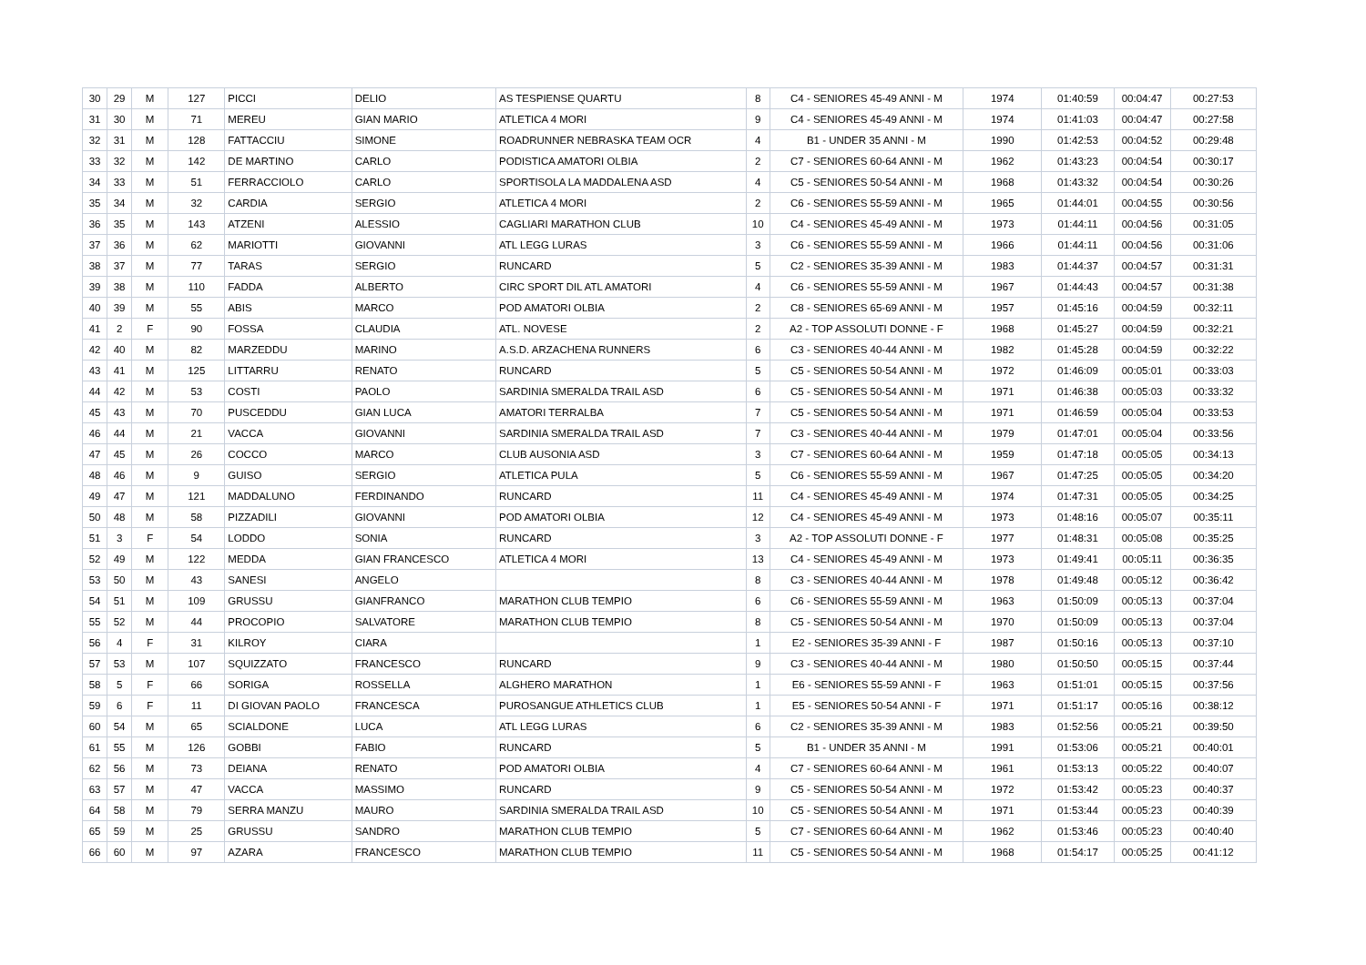| 30 | 29 | M | 127 | PICCI | DELIO | AS TESPIENSE QUARTU | 8 | C4 - SENIORES 45-49 ANNI - M | 1974 | 01:40:59 | 00:04:47 | 00:27:53 |
| 31 | 30 | M | 71 | MEREU | GIAN MARIO | ATLETICA 4 MORI | 9 | C4 - SENIORES 45-49 ANNI - M | 1974 | 01:41:03 | 00:04:47 | 00:27:58 |
| 32 | 31 | M | 128 | FATTACCIU | SIMONE | ROADRUNNER NEBRASKA TEAM OCR | 4 | B1 - UNDER 35 ANNI - M | 1990 | 01:42:53 | 00:04:52 | 00:29:48 |
| 33 | 32 | M | 142 | DE MARTINO | CARLO | PODISTICA AMATORI OLBIA | 2 | C7 - SENIORES 60-64 ANNI - M | 1962 | 01:43:23 | 00:04:54 | 00:30:17 |
| 34 | 33 | M | 51 | FERRACCIOLO | CARLO | SPORTISOLA LA MADDALENA ASD | 4 | C5 - SENIORES 50-54 ANNI - M | 1968 | 01:43:32 | 00:04:54 | 00:30:26 |
| 35 | 34 | M | 32 | CARDIA | SERGIO | ATLETICA 4 MORI | 2 | C6 - SENIORES 55-59 ANNI - M | 1965 | 01:44:01 | 00:04:55 | 00:30:56 |
| 36 | 35 | M | 143 | ATZENI | ALESSIO | CAGLIARI MARATHON CLUB | 10 | C4 - SENIORES 45-49 ANNI - M | 1973 | 01:44:11 | 00:04:56 | 00:31:05 |
| 37 | 36 | M | 62 | MARIOTTI | GIOVANNI | ATL LEGG LURAS | 3 | C6 - SENIORES 55-59 ANNI - M | 1966 | 01:44:11 | 00:04:56 | 00:31:06 |
| 38 | 37 | M | 77 | TARAS | SERGIO | RUNCARD | 5 | C2 - SENIORES 35-39 ANNI - M | 1983 | 01:44:37 | 00:04:57 | 00:31:31 |
| 39 | 38 | M | 110 | FADDA | ALBERTO | CIRC SPORT DIL ATL AMATORI | 4 | C6 - SENIORES 55-59 ANNI - M | 1967 | 01:44:43 | 00:04:57 | 00:31:38 |
| 40 | 39 | M | 55 | ABIS | MARCO | POD AMATORI OLBIA | 2 | C8 - SENIORES 65-69 ANNI - M | 1957 | 01:45:16 | 00:04:59 | 00:32:11 |
| 41 | 2 | F | 90 | FOSSA | CLAUDIA | ATL. NOVESE | 2 | A2 - TOP ASSOLUTI DONNE - F | 1968 | 01:45:27 | 00:04:59 | 00:32:21 |
| 42 | 40 | M | 82 | MARZEDDU | MARINO | A.S.D. ARZACHENA RUNNERS | 6 | C3 - SENIORES 40-44 ANNI - M | 1982 | 01:45:28 | 00:04:59 | 00:32:22 |
| 43 | 41 | M | 125 | LITTARRU | RENATO | RUNCARD | 5 | C5 - SENIORES 50-54 ANNI - M | 1972 | 01:46:09 | 00:05:01 | 00:33:03 |
| 44 | 42 | M | 53 | COSTI | PAOLO | SARDINIA SMERALDA TRAIL ASD | 6 | C5 - SENIORES 50-54 ANNI - M | 1971 | 01:46:38 | 00:05:03 | 00:33:32 |
| 45 | 43 | M | 70 | PUSCEDDU | GIAN LUCA | AMATORI TERRALBA | 7 | C5 - SENIORES 50-54 ANNI - M | 1971 | 01:46:59 | 00:05:04 | 00:33:53 |
| 46 | 44 | M | 21 | VACCA | GIOVANNI | SARDINIA SMERALDA TRAIL ASD | 7 | C3 - SENIORES 40-44 ANNI - M | 1979 | 01:47:01 | 00:05:04 | 00:33:56 |
| 47 | 45 | M | 26 | COCCO | MARCO | CLUB AUSONIA ASD | 3 | C7 - SENIORES 60-64 ANNI - M | 1959 | 01:47:18 | 00:05:05 | 00:34:13 |
| 48 | 46 | M | 9 | GUISO | SERGIO | ATLETICA PULA | 5 | C6 - SENIORES 55-59 ANNI - M | 1967 | 01:47:25 | 00:05:05 | 00:34:20 |
| 49 | 47 | M | 121 | MADDALUNO | FERDINANDO | RUNCARD | 11 | C4 - SENIORES 45-49 ANNI - M | 1974 | 01:47:31 | 00:05:05 | 00:34:25 |
| 50 | 48 | M | 58 | PIZZADILI | GIOVANNI | POD AMATORI OLBIA | 12 | C4 - SENIORES 45-49 ANNI - M | 1973 | 01:48:16 | 00:05:07 | 00:35:11 |
| 51 | 3 | F | 54 | LODDO | SONIA | RUNCARD | 3 | A2 - TOP ASSOLUTI DONNE - F | 1977 | 01:48:31 | 00:05:08 | 00:35:25 |
| 52 | 49 | M | 122 | MEDDA | GIAN FRANCESCO | ATLETICA 4 MORI | 13 | C4 - SENIORES 45-49 ANNI - M | 1973 | 01:49:41 | 00:05:11 | 00:36:35 |
| 53 | 50 | M | 43 | SANESI | ANGELO | | 8 | C3 - SENIORES 40-44 ANNI - M | 1978 | 01:49:48 | 00:05:12 | 00:36:42 |
| 54 | 51 | M | 109 | GRUSSU | GIANFRANCO | MARATHON CLUB TEMPIO | 6 | C6 - SENIORES 55-59 ANNI - M | 1963 | 01:50:09 | 00:05:13 | 00:37:04 |
| 55 | 52 | M | 44 | PROCOPIO | SALVATORE | MARATHON CLUB TEMPIO | 8 | C5 - SENIORES 50-54 ANNI - M | 1970 | 01:50:09 | 00:05:13 | 00:37:04 |
| 56 | 4 | F | 31 | KILROY | CIARA | | 1 | E2 - SENIORES 35-39 ANNI - F | 1987 | 01:50:16 | 00:05:13 | 00:37:10 |
| 57 | 53 | M | 107 | SQUIZZATO | FRANCESCO | RUNCARD | 9 | C3 - SENIORES 40-44 ANNI - M | 1980 | 01:50:50 | 00:05:15 | 00:37:44 |
| 58 | 5 | F | 66 | SORIGA | ROSSELLA | ALGHERO MARATHON | 1 | E6 - SENIORES 55-59 ANNI - F | 1963 | 01:51:01 | 00:05:15 | 00:37:56 |
| 59 | 6 | F | 11 | DI GIOVAN PAOLO | FRANCESCA | PUROSANGUE ATHLETICS CLUB | 1 | E5 - SENIORES 50-54 ANNI - F | 1971 | 01:51:17 | 00:05:16 | 00:38:12 |
| 60 | 54 | M | 65 | SCIALDONE | LUCA | ATL LEGG LURAS | 6 | C2 - SENIORES 35-39 ANNI - M | 1983 | 01:52:56 | 00:05:21 | 00:39:50 |
| 61 | 55 | M | 126 | GOBBI | FABIO | RUNCARD | 5 | B1 - UNDER 35 ANNI - M | 1991 | 01:53:06 | 00:05:21 | 00:40:01 |
| 62 | 56 | M | 73 | DEIANA | RENATO | POD AMATORI OLBIA | 4 | C7 - SENIORES 60-64 ANNI - M | 1961 | 01:53:13 | 00:05:22 | 00:40:07 |
| 63 | 57 | M | 47 | VACCA | MASSIMO | RUNCARD | 9 | C5 - SENIORES 50-54 ANNI - M | 1972 | 01:53:42 | 00:05:23 | 00:40:37 |
| 64 | 58 | M | 79 | SERRA MANZU | MAURO | SARDINIA SMERALDA TRAIL ASD | 10 | C5 - SENIORES 50-54 ANNI - M | 1971 | 01:53:44 | 00:05:23 | 00:40:39 |
| 65 | 59 | M | 25 | GRUSSU | SANDRO | MARATHON CLUB TEMPIO | 5 | C7 - SENIORES 60-64 ANNI - M | 1962 | 01:53:46 | 00:05:23 | 00:40:40 |
| 66 | 60 | M | 97 | AZARA | FRANCESCO | MARATHON CLUB TEMPIO | 11 | C5 - SENIORES 50-54 ANNI - M | 1968 | 01:54:17 | 00:05:25 | 00:41:12 |